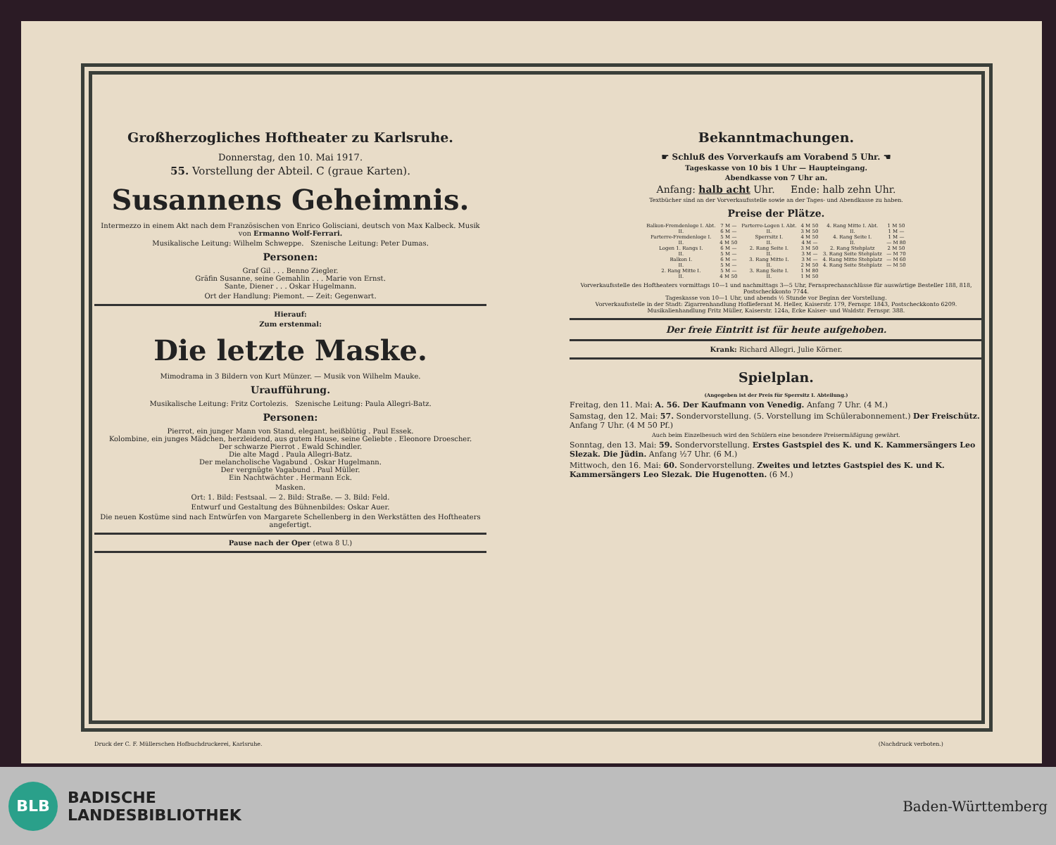Großherzogliches Hoftheater zu Karlsruhe.
Donnerstag, den 10. Mai 1917.
55. Vorstellung der Abteil. C (graue Karten).
Susannens Geheimnis.
Intermezzo in einem Akt nach dem Französischen von Enrico Golisciani, deutsch von Max Kalbeck. Musik von Ermanno Wolf-Ferrari.
Musikalische Leitung: Wilhelm Schweppe. Szenische Leitung: Peter Dumas.
Personen:
Graf Gil . . . Benno Ziegler.
Gräfin Susanne, seine Gemahlin . . . Marie von Ernst.
Sante, Diener . . . Oskar Hugelmann.
Ort der Handlung: Piemont. — Zeit: Gegenwart.
Hierauf:
Zum erstenmal:
Die letzte Maske.
Mimodrama in 3 Bildern von Kurt Münzer. — Musik von Wilhelm Mauke.
Uraufführung.
Musikalische Leitung: Fritz Cortolezis. Szenische Leitung: Paula Allegri-Batz.
Personen:
Pierrot, ein junger Mann von Stand, elegant, heißblütig . Paul Essek.
Kolombine, ein junges Mädchen, herzleidend, aus gutem Hause, seine Geliebte . Eleonore Droescher.
Der schwarze Pierrot . Ewald Schindler.
Die alte Magd . Paula Allegri-Batz.
Der melancholische Vagabund . Oskar Hugelmann.
Der vergnügte Vagabund . Paul Müller.
Ein Nachtwächter . Hermann Eck.
Masken.
Ort: 1. Bild: Festsaal. — 2. Bild: Straße. — 3. Bild: Feld.
Entwurf und Gestaltung des Bühnenbildes: Oskar Auer.
Die neuen Kostüme sind nach Entwürfen von Margarete Schellenberg in den Werkstätten des Hoftheaters angefertigt.
Pause nach der Oper (etwa 8 U.)
Druck der C. F. Müllerschen Hofbuchdruckerei, Karlsruhe.
Bekanntmachungen.
☛ Schluß des Vorverkaufs am Vorabend 5 Uhr. ☚
Tageskasse von 10 bis 1 Uhr — Haupteingang.
Abendkasse von 7 Uhr an.
Anfang: halb acht Uhr. Ende: halb zehn Uhr.
Textbücher sind an der Vorverkaufsstelle sowie an der Tages- und Abendkasse zu haben.
Preise der Plätze.
| Balkon-Fremdenloge I. Abt. | 7 M — | Parterre-Logen I. Abt. | 4 M 50 | 4. Rang Mitte I. Abt. | 1 M 50 |
| II. | 6 M — | II. | 3 M 50 | II. | 1 M — |
| Parterre-Fremdenloge I. | 5 M — | Sperrsitz I. | 4 M 50 | 4. Rang Seite I. | 1 M — |
| II. | 4 M 50 | II. | 4 M — | II. | — M 80 |
| Logen 1. Rangs I. | 6 M — | 2. Rang Seite I. | 3 M 50 | 2. Rang Stehplatz | 2 M 50 |
| II. | 5 M — | II. | 3 M — | 3. Rang Seite Stehplatz | — M 70 |
| Balkon I. | 6 M — | 3. Rang Mitte I. | 3 M — | 4. Rang Mitte Stehplatz | — M 60 |
| II. | 5 M — | II. | 2 M 50 | 4. Rang Seite Stehplatz | — M 50 |
| 2. Rang Mitte I. | 5 M — | 3. Rang Seite I. | 1 M 80 | | |
| II. | 4 M 50 | II. | 1 M 50 | | |
Vorverkaufsstelle des Hoftheaters vormittags 10—1 und nachmittags 3—5 Uhr, Fernsprechanschlüsse für auswärtige Besteller 188, 818, Postscheckkonto 7744.
Tageskasse von 10—1 Uhr, und abends ½ Stunde vor Beginn der Vorstellung.
Vorverkaufsstelle in der Stadt: Zigarrenhandlung Hoflieferant M. Heller, Kaiserstr. 179, Fernspr. 1843, Postscheckkonto 6209. Musikalienhandlung Fritz Müller, Kaiserstr. 124a, Ecke Kaiser- und Waldstr. Fernspr. 388.
Der freie Eintritt ist für heute aufgehoben.
Krank: Richard Allegri, Julie Körner.
Spielplan.
(Angegeben ist der Preis für Sperrsitz I. Abteilung.)
Freitag, den 11. Mai: A. 56. Der Kaufmann von Venedig. Anfang 7 Uhr. (4 M.)
Samstag, den 12. Mai: 57. Sondervorstellung. (5. Vorstellung im Schülerabonnement.) Der Freischütz. Anfang 7 Uhr. (4 M 50 Pf.)
Auch beim Einzelbesuch wird den Schülern eine besondere Preisermäßigung gewährt.
Sonntag, den 13. Mai: 59. Sondervorstellung. Erstes Gastspiel des K. und K. Kammersängers Leo Slezak. Die Jüdin. Anfang ½7 Uhr. (6 M.)
Mittwoch, den 16. Mai: 60. Sondervorstellung. Zweites und letztes Gastspiel des K. und K. Kammersängers Leo Slezak. Die Hugenotten. (6 M.)
(Nachdruck verboten.)
BLB
BADISCHE
LANDESBIBLIOTHEK
Baden-Württemberg